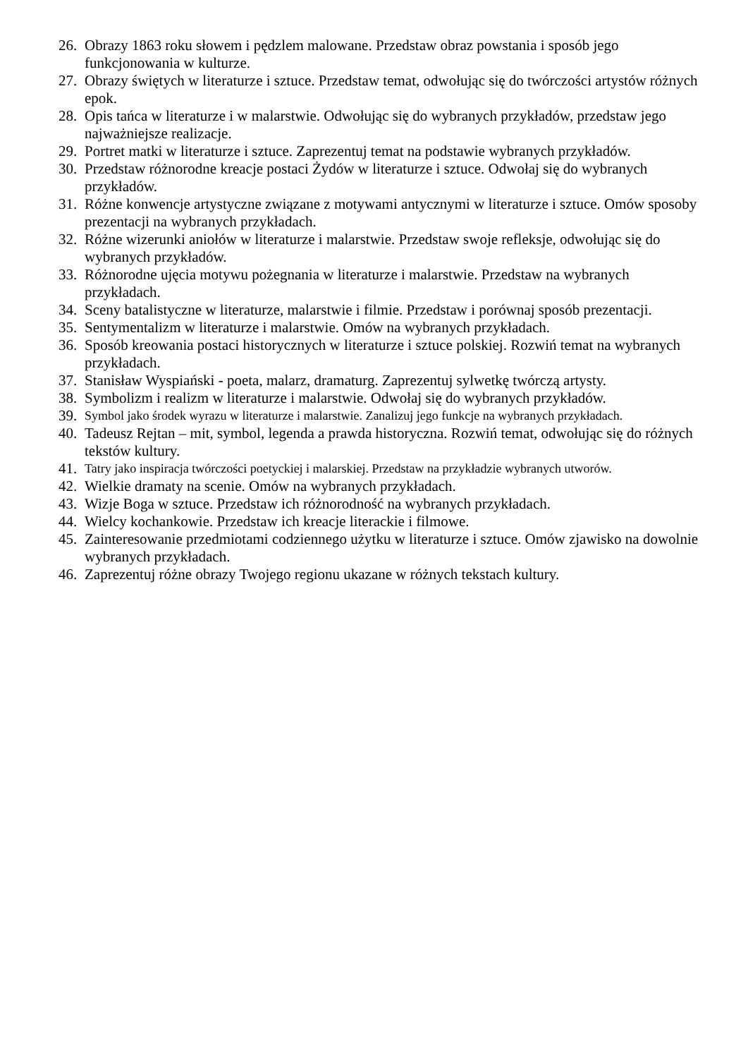26. Obrazy 1863 roku słowem i pędzlem malowane. Przedstaw obraz powstania i sposób jego funkcjonowania w kulturze.
27. Obrazy świętych w literaturze i sztuce. Przedstaw temat, odwołując się do twórczości artystów różnych epok.
28. Opis tańca w literaturze i w malarstwie. Odwołując się do wybranych przykładów, przedstaw jego najważniejsze realizacje.
29. Portret matki w literaturze i sztuce. Zaprezentuj temat na podstawie wybranych przykładów.
30. Przedstaw różnorodne kreacje postaci Żydów w literaturze i sztuce. Odwołaj się do wybranych przykładów.
31. Różne konwencje artystyczne związane z motywami antycznymi w literaturze i sztuce. Omów sposoby prezentacji na wybranych przykładach.
32. Różne wizerunki aniołów w literaturze i malarstwie. Przedstaw swoje refleksje, odwołując się do wybranych przykładów.
33. Różnorodne ujęcia motywu pożegnania w literaturze i malarstwie. Przedstaw na wybranych przykładach.
34. Sceny batalistyczne w literaturze, malarstwie i filmie. Przedstaw i porównaj sposób prezentacji.
35. Sentymentalizm w literaturze i malarstwie. Omów na wybranych przykładach.
36. Sposób kreowania postaci historycznych w literaturze i sztuce polskiej. Rozwiń temat na wybranych przykładach.
37. Stanisław Wyspiański - poeta, malarz, dramaturg. Zaprezentuj sylwetkę twórczą artysty.
38. Symbolizm i realizm w literaturze i malarstwie. Odwołaj się do wybranych przykładów.
39. Symbol jako środek wyrazu w literaturze i malarstwie. Zanalizuj jego funkcje na wybranych przykładach.
40. Tadeusz Rejtan – mit, symbol, legenda a prawda historyczna. Rozwiń temat, odwołując się do różnych tekstów kultury.
41. Tatry jako inspiracja twórczości poetyckiej i malarskiej. Przedstaw na przykładzie wybranych utworów.
42. Wielkie dramaty na scenie. Omów na wybranych przykładach.
43. Wizje Boga w sztuce. Przedstaw ich różnorodność na wybranych przykładach.
44. Wielcy kochankowie. Przedstaw ich kreacje literackie i filmowe.
45. Zainteresowanie przedmiotami codziennego użytku w literaturze i sztuce. Omów zjawisko na dowolnie wybranych przykładach.
46. Zaprezentuj różne obrazy Twojego regionu ukazane w różnych tekstach kultury.